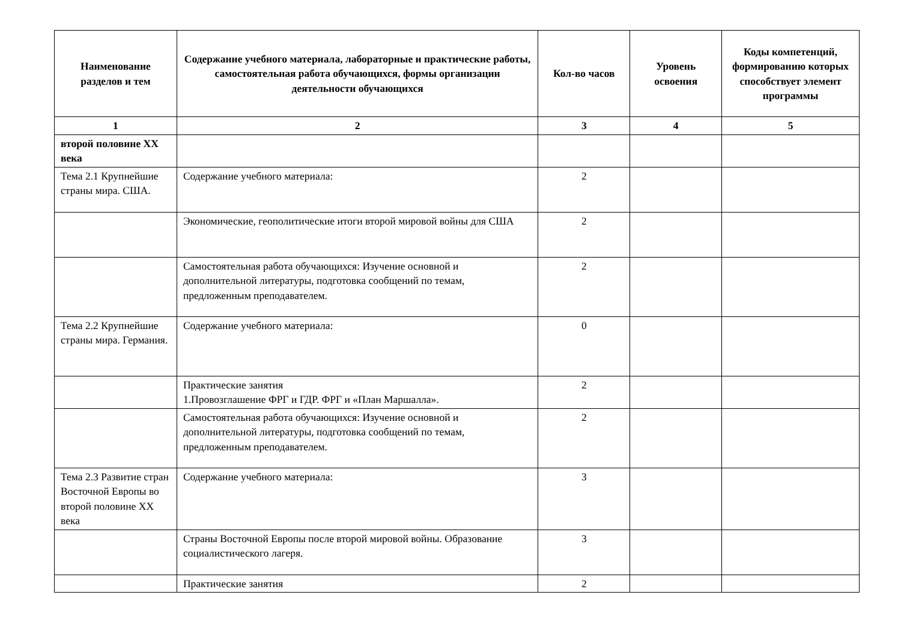| Наименование разделов и тем | Содержание учебного материала, лабораторные и практические работы, самостоятельная работа обучающихся, формы организации деятельности обучающихся | Кол-во часов | Уровень освоения | Коды компетенций, формированию которых способствует элемент программы |
| --- | --- | --- | --- | --- |
| 1 | 2 | 3 | 4 | 5 |
| второй половине XX века | | | | |
| Тема 2.1 Крупнейшие страны мира. США. | Содержание учебного материала: | 2 | | |
| | Экономические, геополитические итоги второй мировой войны для США | 2 | | |
| | Самостоятельная работа обучающихся: Изучение основной и дополнительной литературы, подготовка сообщений по темам, предложенным преподавателем. | 2 | | |
| Тема 2.2 Крупнейшие страны мира. Германия. | Содержание учебного материала: | 0 | | |
| | Практические занятия 1.Провозглашение ФРГ и ГДР. ФРГ и «План Маршалла». | 2 | | |
| | Самостоятельная работа обучающихся: Изучение основной и дополнительной литературы, подготовка сообщений по темам, предложенным преподавателем. | 2 | | |
| Тема 2.3 Развитие стран Восточной Европы во второй половине XX века | Содержание учебного материала: | 3 | | |
| | Страны Восточной Европы после второй мировой войны. Образование социалистического лагеря. | 3 | | |
| | Практические занятия | 2 | | |